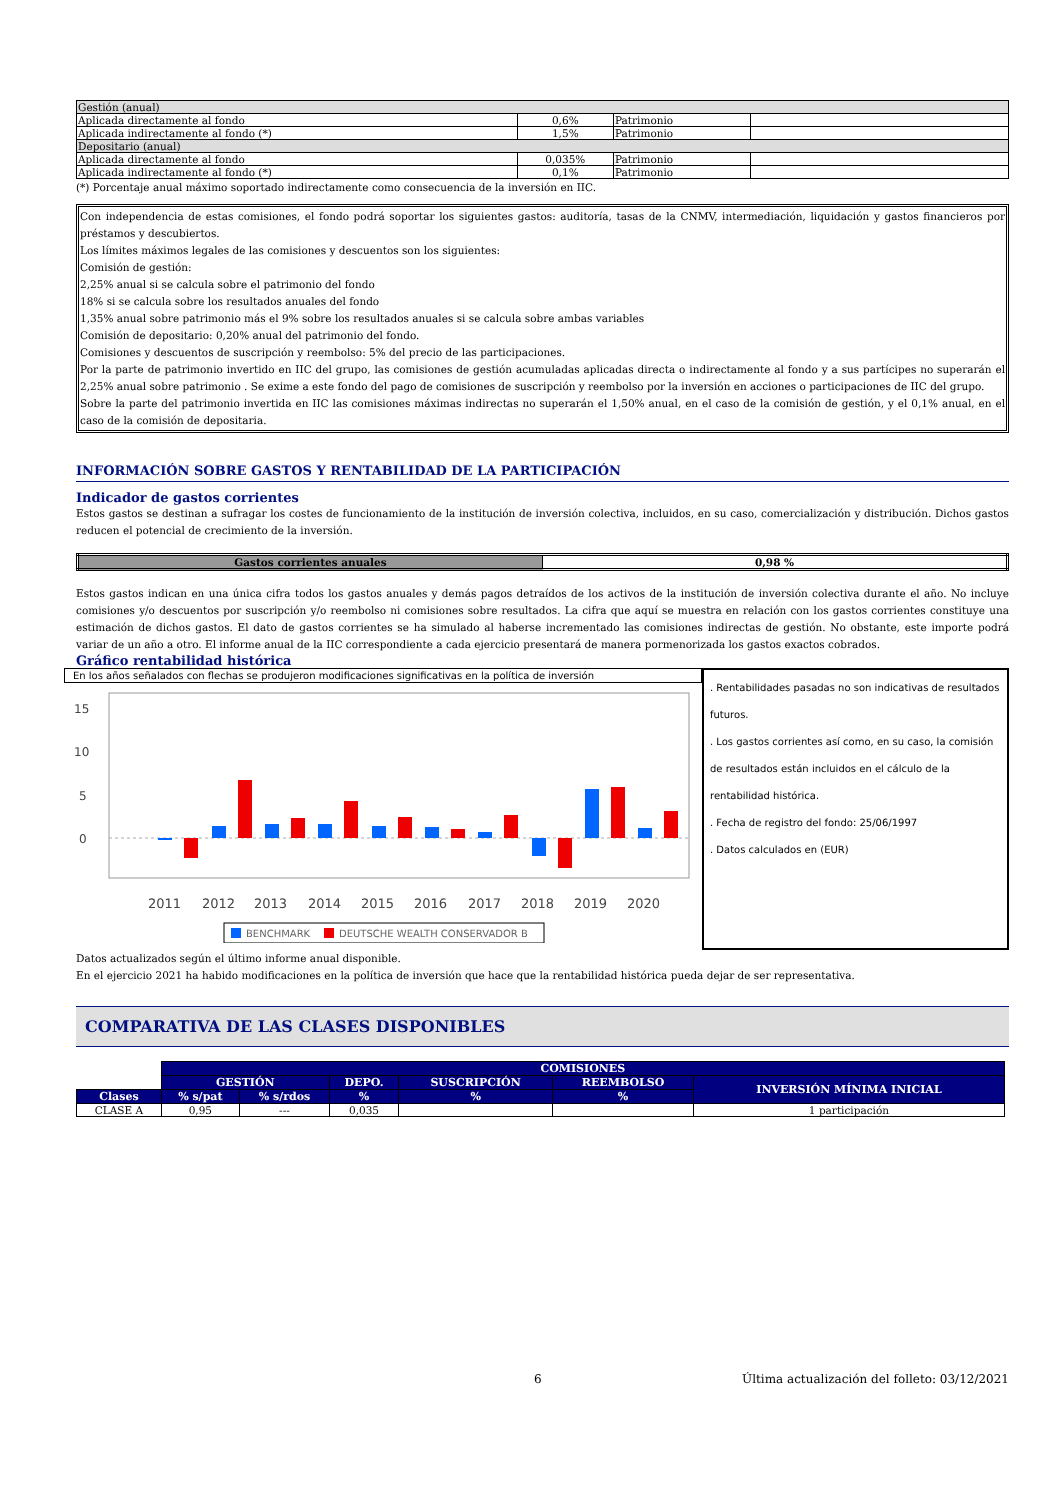| Gestión (anual) | | | |
| Aplicada directamente al fondo | 0,6% | Patrimonio | |
| Aplicada indirectamente al fondo (*) | 1,5% | Patrimonio | |
| Depositario (anual) | | | |
| Aplicada directamente al fondo | 0,035% | Patrimonio | |
| Aplicada indirectamente al fondo (*) | 0,1% | Patrimonio | |
(*) Porcentaje anual máximo soportado indirectamente como consecuencia de la inversión en IIC.
Con independencia de estas comisiones, el fondo podrá soportar los siguientes gastos: auditoría, tasas de la CNMV, intermediación, liquidación y gastos financieros por préstamos y descubiertos.
Los límites máximos legales de las comisiones y descuentos son los siguientes:
Comisión de gestión:
2,25% anual si se calcula sobre el patrimonio del fondo
18% si se calcula sobre los resultados anuales del fondo
1,35% anual sobre patrimonio más el 9% sobre los resultados anuales si se calcula sobre ambas variables
Comisión de depositario: 0,20% anual del patrimonio del fondo.
Comisiones y descuentos de suscripción y reembolso: 5% del precio de las participaciones.
Por la parte de patrimonio invertido en IIC del grupo, las comisiones de gestión acumuladas aplicadas directa o indirectamente al fondo y a sus partícipes no superarán el 2,25% anual sobre patrimonio . Se exime a este fondo del pago de comisiones de suscripción y reembolso por la inversión en acciones o participaciones de IIC del grupo.
Sobre la parte del patrimonio invertida en IIC las comisiones máximas indirectas no superarán el 1,50% anual, en el caso de la comisión de gestión, y el 0,1% anual, en el caso de la comisión de depositaria.
INFORMACIÓN SOBRE GASTOS Y RENTABILIDAD DE LA PARTICIPACIÓN
Indicador de gastos corrientes
Estos gastos se destinan a sufragar los costes de funcionamiento de la institución de inversión colectiva, incluidos, en su caso, comercialización y distribución. Dichos gastos reducen el potencial de crecimiento de la inversión.
| Gastos corrientes anuales | 0,98 % |
| --- | --- |
Estos gastos indican en una única cifra todos los gastos anuales y demás pagos detraídos de los activos de la institución de inversión colectiva durante el año. No incluye comisiones y/o descuentos por suscripción y/o reembolso ni comisiones sobre resultados. La cifra que aquí se muestra en relación con los gastos corrientes constituye una estimación de dichos gastos. El dato de gastos corrientes se ha simulado al haberse incrementado las comisiones indirectas de gestión. No obstante, este importe podrá variar de un año a otro. El informe anual de la IIC correspondiente a cada ejercicio presentará de manera pormenorizada los gastos exactos cobrados.
Gráfico rentabilidad histórica
En los años señalados con flechas se produjeron modificaciones significativas en la política de inversión
15
10
5
0
2011
2012
2013
2014
2015
2016
2017
2018
2019
2020
BENCHMARK
DEUTSCHE WEALTH CONSERVADOR B
. Rentabilidades pasadas no son indicativas de resultados futuros.
. Los gastos corrientes así como, en su caso, la comisión de resultados están incluidos en el cálculo de la rentabilidad histórica.
. Fecha de registro del fondo: 25/06/1997
. Datos calculados en (EUR)
Datos actualizados según el último informe anual disponible.
En el ejercicio 2021 ha habido modificaciones en la política de inversión que hace que la rentabilidad histórica pueda dejar de ser representativa.
COMPARATIVA DE LAS CLASES DISPONIBLES
| | COMISIONES | | | | | | |
| | GESTIÓN | | DEPO. | SUSCRIPCIÓN | REEMBOLSO | INVERSIÓN MÍNIMA INICIAL | |
| Clases | % s/pat | % s/rdos | % | % | % | | |
| CLASE A | 0,95 | --- | 0,035 | | | 1 participación | |
6 Última actualización del folleto: 03/12/2021